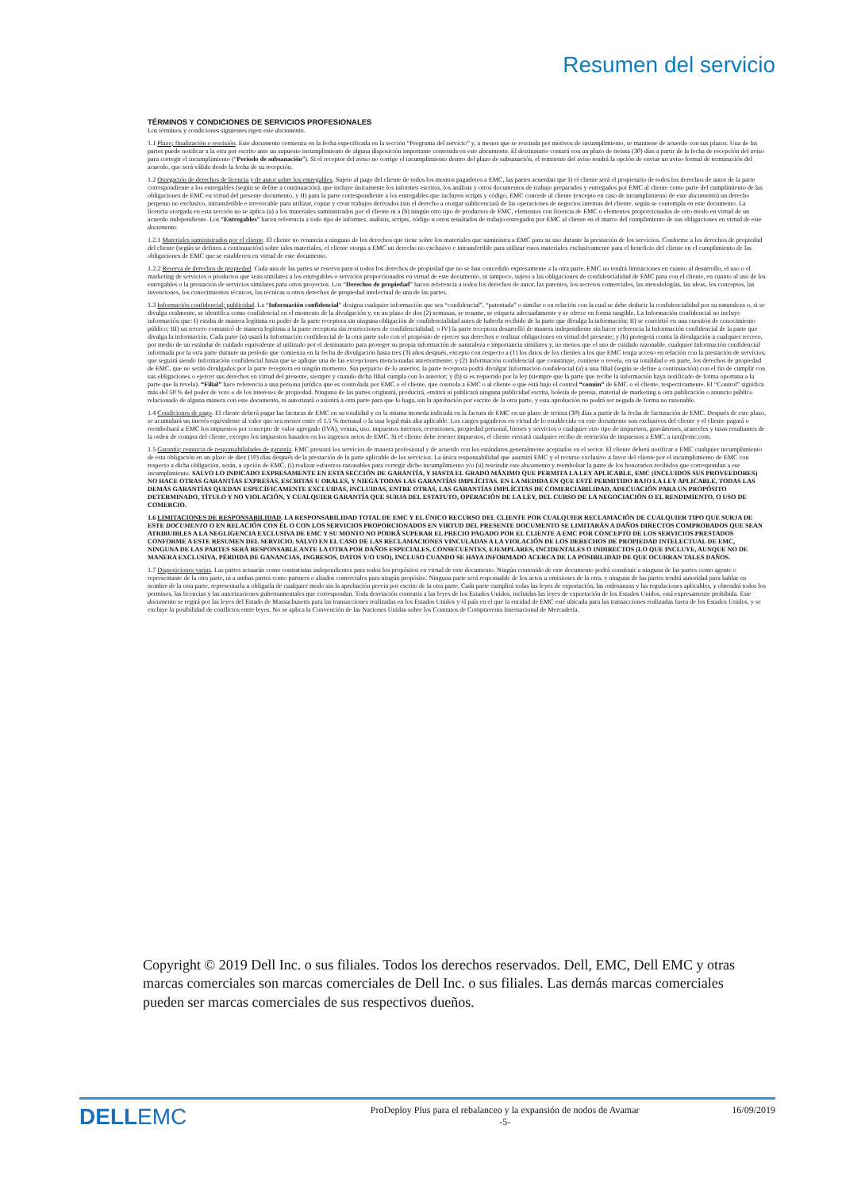Resumen del servicio
TÉRMINOS Y CONDICIONES DE SERVICIOS PROFESIONALES
Los términos y condiciones siguientes rigen este documento.
1.1 Plazo; finalización o rescisión. Este documento comienza en la fecha especificada en la sección “Programa del servicio” y, a menos que se rescinda por motivos de incumplimiento, se mantiene de acuerdo con sus plazos. Una de las partes puede notificar a la otra por escrito ante un supuesto incumplimiento de alguna disposición importante contenida en este documento. El destinatario contará con un plazo de treinta (30) días a partir de la fecha de recepción del aviso para corregir el incumplimiento (“Período de subsanación”). Si el receptor del aviso no corrige el incumplimiento dentro del plazo de subsanación, el remitente del aviso tendrá la opción de enviar un aviso formal de terminación del acuerdo, que será válido desde la fecha de su recepción.
1.2 Otorgación de derechos de licencia y de autor sobre los entregables. Sujeto al pago del cliente de todos los montos pagaderos a EMC, las partes acuerdan que I) el cliente será el propietario de todos los derechos de autor de la parte correspondiente a los entregables (según se define a continuación), que incluye únicamente los informes escritos, los análisis y otros documentos de trabajo preparados y entregados por EMC al cliente como parte del cumplimiento de las obligaciones de EMC en virtud del presente documento, y II) para la parte correspondiente a los entregables que incluyen scripts y código, EMC concede al cliente (excepto en caso de incumplimiento de este documento) un derecho perpetuo no exclusivo, intransferible e irrevocable para utilizar, copiar y crear trabajos derivados (sin el derecho a otorgar sublicencias) de las operaciones de negocios internas del cliente, según se contempla en este documento. La licencia otorgada en esta sección no se aplica (a) a los materiales suministrados por el cliente ni a (b) ningún otro tipo de productos de EMC, elementos con licencia de EMC o elementos proporcionados de otro modo en virtud de un acuerdo independiente. Los “Entregables” hacen referencia a todo tipo de informes, análisis, scripts, código u otros resultados de trabajo entregados por EMC al cliente en el marco del cumplimiento de sus obligaciones en virtud de este documento.
1.2.1 Materiales suministrados por el cliente. El cliente no renuncia a ninguno de los derechos que tiene sobre los materiales que suministra a EMC para su uso durante la prestación de los servicios. Conforme a los derechos de propiedad del cliente (según se definen a continuación) sobre tales materiales, el cliente otorga a EMC un derecho no exclusivo e intransferible para utilizar estos materiales exclusivamente para el beneficio del cliente en el cumplimiento de las obligaciones de EMC que se establecen en virtud de este documento.
1.2.2 Reserva de derechos de propiedad. Cada una de las partes se reserva para sí todos los derechos de propiedad que no se han concedido expresamente a la otra parte. EMC no tendrá limitaciones en cuanto al desarrollo, el uso o el marketing de servicios o productos que sean similares a los entregables o servicios proporcionados en virtud de este documento, ni tampoco, sujeto a las obligaciones de confidencialidad de EMC para con el cliente, en cuanto al uso de los entregables o la prestación de servicios similares para otros proyectos. Los “Derechos de propiedad” hacen referencia a todos los derechos de autor, las patentes, los secretos comerciales, las metodologías, las ideas, los conceptos, las invenciones, los conocimientos técnicos, las técnicas u otros derechos de propiedad intelectual de una de las partes.
1.3 Información confidencial; publicidad. La “Información confidencial” designa cualquier información que sea “confidencial”, “patentada” o similar o en relación con la cual se debe deducir la confidencialidad por su naturaleza o, si se divulga oralmente, se identifica como confidencial en el momento de la divulgación y, en un plazo de dos (2) semanas, se resume, se etiqueta adecuadamente y se ofrece en forma tangible. La Información confidencial no incluye información que: I) estaba de manera legítima en poder de la parte receptora sin ninguna obligación de confidencialidad antes de haberla recibido de la parte que divulga la información; II) se convirtió en una cuestión de conocimiento público; III) un tercero comunicó de manera legítima a la parte receptora sin restricciones de confidencialidad; o IV) la parte receptora desarrolló de manera independiente sin hacer referencia la Información confidencial de la parte que divulga la información. Cada parte (a) usará la Información confidencial de la otra parte solo con el propósito de ejercer sus derechos o realizar obligaciones en virtud del presente; y (b) protegerá contra la divulgación a cualquier tercero, por medio de un estándar de cuidado equivalente al utilizado por el destinatario para proteger su propia información de naturaleza e importancia similares y, no menos que el uso de cuidado razonable, cualquier Información confidencial informada por la otra parte durante un período que comienza en la fecha de divulgación hasta tres (3) años después, excepto con respecto a (1) los datos de los clientes a los que EMC tenga acceso en relación con la prestación de servicios, que seguirá siendo Información confidencial hasta que se aplique una de las excepciones mencionadas anteriormente; y (2) Información confidencial que constituye, contiene o revela, en su totalidad o en parte, los derechos de propiedad de EMC, que no serán divulgados por la parte receptora en ningún momento. Sin perjuicio de lo anterior, la parte receptora podrá divulgar Información confidencial (a) a una filial (según se define a continuación) con el fin de cumplir con sus obligaciones o ejercer sus derechos en virtud del presente, siempre y cuando dicha filial cumpla con lo anterior; y (b) si es requerido por la ley (siempre que la parte que recibe la información haya notificado de forma oportuna a la parte que la revela). “Filial” hace referencia a una persona jurídica que es controlada por EMC o el cliente, que controla a EMC o al cliente o que está bajo el control “común” de EMC o el cliente, respectivamente. El “Control” significa más del 50 % del poder de voto o de los intereses de propiedad. Ninguna de las partes originará, producirá, emitirá ni publicará ninguna publicidad escrita, boletín de prensa, material de marketing u otra publicación o anuncio público relacionado de alguna manera con este documento, ni autorizará o asistirá a otra parte para que lo haga, sin la aprobación por escrito de la otra parte, y esta aprobación no podrá ser negada de forma no razonable.
1.4 Condiciones de pago. El cliente deberá pagar las facturas de EMC en su totalidad y en la misma moneda indicada en la factura de EMC en un plazo de treinta (30) días a partir de la fecha de facturación de EMC. Después de este plazo, se acumulará un interés equivalente al valor que sea menor entre el 1.5 % mensual o la tasa legal más alta aplicable. Los cargos pagaderos en virtud de lo establecido en este documento son exclusivos del cliente y el cliente pagará o reembolsará a EMC los impuestos por concepto de valor agregado (IVA), ventas, uso, impuestos internos, retenciones, propiedad personal, bienes y servicios o cualquier otro tipo de impuestos, gravámenes, aranceles y tasas resultantes de la orden de compra del cliente, excepto los impuestos basados en los ingresos netos de EMC. Si el cliente debe retener impuestos, el cliente enviará cualquier recibo de retención de impuestos a EMC, a tax@emc.com.
1.5 Garantía; renuncia de responsabilidades de garantía. EMC prestará los servicios de manera profesional y de acuerdo con los estándares generalmente aceptados en el sector. El cliente deberá notificar a EMC cualquier incumplimiento de esta obligación en un plazo de diez (10) días después de la prestación de la parte aplicable de los servicios. La única responsabilidad que asumirá EMC y el recurso exclusivo a favor del cliente por el incumplimiento de EMC con respecto a dicha obligación, serán, a opción de EMC, (i) realizar esfuerzos razonables para corregir dicho incumplimiento y/o (ii) rescindir este documento y reembolsar la parte de los honorarios recibidos que correspondan a ese incumplimiento. SALVO LO INDICADO EXPRESAMENTE EN ESTA SECCIÓN DE GARANTÍA, Y HASTA EL GRADO MÁXIMO QUE PERMITA LA LEY APLICABLE, EMC (INCLUIDOS SUS PROVEEDORES) NO HACE OTRAS GARANTÍAS EXPRESAS, ESCRITAS U ORALES, Y NIEGA TODAS LAS GARANTÍAS IMPLÍCITAS. EN LA MEDIDA EN QUE ESTÉ PERMITIDO BAJO LA LEY APLICABLE, TODAS LAS DEMÁS GARANTÍAS QUEDAN ESPECÍFICAMENTE EXCLUIDAS, INCLUIDAS, ENTRE OTRAS, LAS GARANTÍAS IMPLÍCITAS DE COMERCIABILIDAD, ADECUACIÓN PARA UN PROPÓSITO DETERMINADO, TÍTULO Y NO VIOLACIÓN, Y CUALQUIER GARANTÍA QUE SURJA DEL ESTATUTO, OPERACIÓN DE LA LEY, DEL CURSO DE LA NEGOCIACIÓN O EL RENDIMIENTO, O USO DE COMERCIO.
1.6 LIMITACIONES DE RESPONSABILIDAD. LA RESPONSABILIDAD TOTAL DE EMC Y EL ÚNICO RECURSO DEL CLIENTE POR CUALQUIER RECLAMACIÓN DE CUALQUIER TIPO QUE SURJA DE ESTE DOCUMENTO O EN RELACIÓN CON ÉL O CON LOS SERVICIOS PROPORCIONADOS EN VIRTUD DEL PRESENTE DOCUMENTO SE LIMITARÁN A DAÑOS DIRECTOS COMPROBADOS QUE SEAN ATRIBUIBLES A LA NEGLIGENCIA EXCLUSIVA DE EMC Y SU MONTO NO PODRÁ SUPERAR EL PRECIO PAGADO POR EL CLIENTE A EMC POR CONCEPTO DE LOS SERVICIOS PRESTADOS CONFORME A ESTE RESUMEN DEL SERVICIO. SALVO EN EL CASO DE LAS RECLAMACIONES VINCULADAS A LA VIOLACIÓN DE LOS DERECHOS DE PROPIEDAD INTELECTUAL DE EMC, NINGUNA DE LAS PARTES SERÁ RESPONSABLE ANTE LA OTRA POR DAÑOS ESPECIALES, CONSECUENTES, EJEMPLARES, INCIDENTALES O INDIRECTOS (LO QUE INCLUYE, AUNQUE NO DE MANERA EXCLUSIVA, PÉRDIDA DE GANANCIAS, INGRESOS, DATOS Y/O USO), INCLUSO CUANDO SE HAYA INFORMADO ACERCA DE LA POSIBILIDAD DE QUE OCURRAN TALES DAÑOS.
1.7 Disposiciones varias. Las partes actuarán como contratistas independientes para todos los propósitos en virtud de este documento. Ningún contenido de este documento podrá constituir a ninguna de las partes como agente o representante de la otra parte, ni a ambas partes como partners o aliados comerciales para ningún propósito. Ninguna parte será responsable de los actos u omisiones de la otra, y ninguna de las partes tendrá autoridad para hablar en nombre de la otra parte, representarla u obligarla de cualquier modo sin la aprobación previa por escrito de la otra parte. Cada parte cumplirá todas las leyes de exportación, las ordenanzas y las regulaciones aplicables, y obtendrá todos los permisos, las licencias y las autorizaciones gubernamentales que correspondan. Toda desviación contraria a las leyes de los Estados Unidos, incluidas las leyes de exportación de los Estados Unidos, está expresamente prohibida. Este documento se regirá por las leyes del Estado de Massachusetts para las transacciones realizadas en los Estados Unidos y el país en el que la entidad de EMC esté ubicada para las transacciones realizadas fuera de los Estados Unidos, y se excluye la posibilidad de conflictos entre leyes. No se aplica la Convención de las Naciones Unidas sobre los Contratos de Compraventa Internacional de Mercadería.
Copyright © 2019 Dell Inc. o sus filiales. Todos los derechos reservados. Dell, EMC, Dell EMC y otras marcas comerciales son marcas comerciales de Dell Inc. o sus filiales. Las demás marcas comerciales pueden ser marcas comerciales de sus respectivos dueños.
DELLEMC
ProDeploy Plus para el rebalanceo y la expansión de nodos de Avamar
-5-
16/09/2019